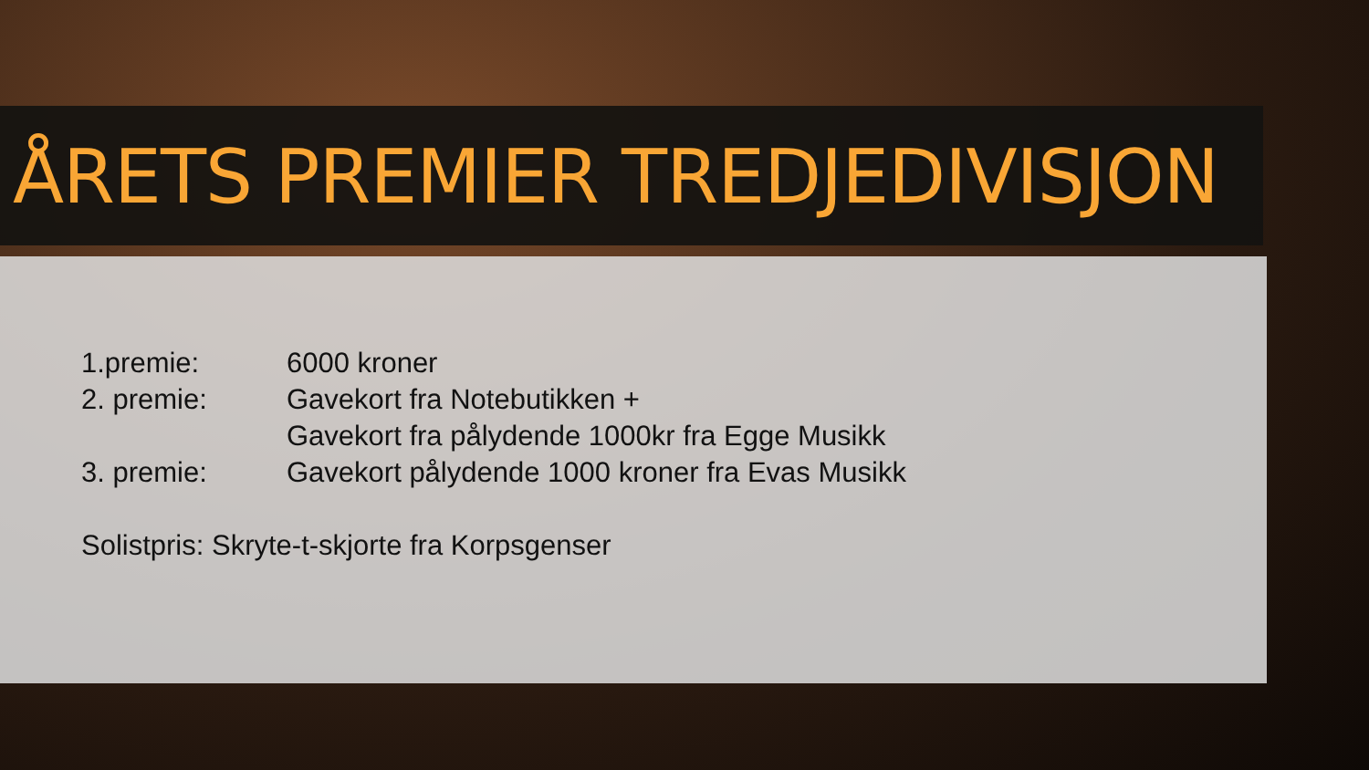ÅRETS PREMIER TREDJEDIVISJON
1.premie: 6000 kroner
2. premie: Gavekort fra Notebutikken +
Gavekort fra pålydende 1000kr fra Egge Musikk
3. premie: Gavekort pålydende 1000 kroner fra Evas Musikk
Solistpris: Skryte-t-skjorte fra Korpsgenser